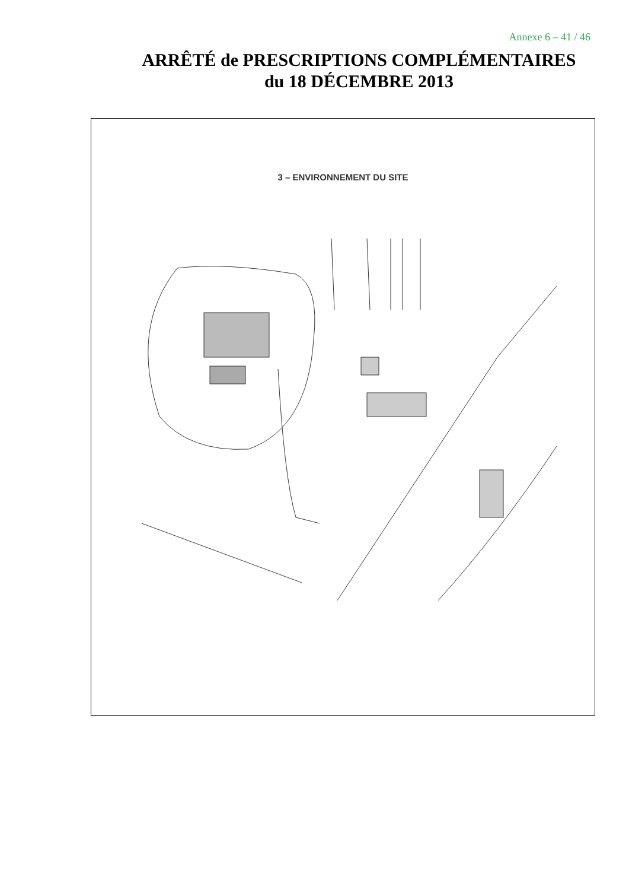Annexe 6 – 41 / 46
ARRÊTÉ de PRESCRIPTIONS COMPLÉMENTAIRES
du 18 DÉCEMBRE 2013
3 – ENVIRONNEMENT DU SITE